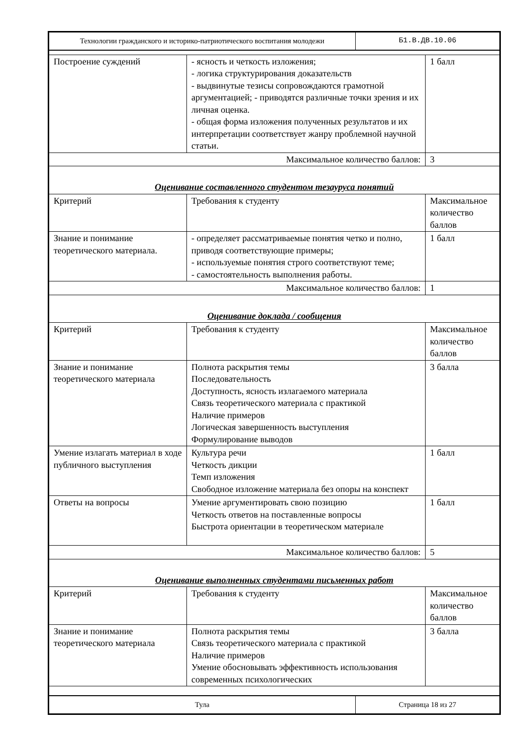| Технологии гражданского и историко-патриотического воспитания молодежи | Б1.В.ДВ.10.06 |
| Построение суждений | - ясность и четкость изложения; - логика структурирования доказательств - выдвинутые тезисы сопровождаются грамотной аргументацией; - приводятся различные точки зрения и их личная оценка. - общая форма изложения полученных результатов и их интерпретации соответствует жанру проблемной научной статьи. | 1 балл |
| Максимальное количество баллов: | | 3 |
| Оценивание составленного студентом тезауруса понятий | | |
| Критерий | Требования к студенту | Максимальное количество баллов |
| Знание и понимание теоретического материала. | - определяет рассматриваемые понятия четко и полно, приводя соответствующие примеры; - используемые понятия строго соответствуют теме; - самостоятельность выполнения работы. | 1 балл |
| Максимальное количество баллов: | | 1 |
| Оценивание доклада / сообщения | | |
| Критерий | Требования к студенту | Максимальное количество баллов |
| Знание и понимание теоретического материала | Полнота раскрытия темы Последовательность Доступность, ясность излагаемого материала Связь теоретического материала с практикой Наличие примеров Логическая завершенность выступления Формулирование выводов | 3 балла |
| Умение излагать материал в ходе публичного выступления | Культура речи Четкость дикции Темп изложения Свободное изложение материала без опоры на конспект | 1 балл |
| Ответы на вопросы | Умение аргументировать свою позицию Четкость ответов на поставленные вопросы Быстрота ориентации в теоретическом материале | 1 балл |
| Максимальное количество баллов: | | 5 |
| Оценивание выполненных студентами письменных работ | | |
| Критерий | Требования к студенту | Максимальное количество баллов |
| Знание и понимание теоретического материала | Полнота раскрытия темы Связь теоретического материала с практикой Наличие примеров Умение обосновывать эффективность использования современных психологических | 3 балла |
| Тула | Страница 18 из 27 |